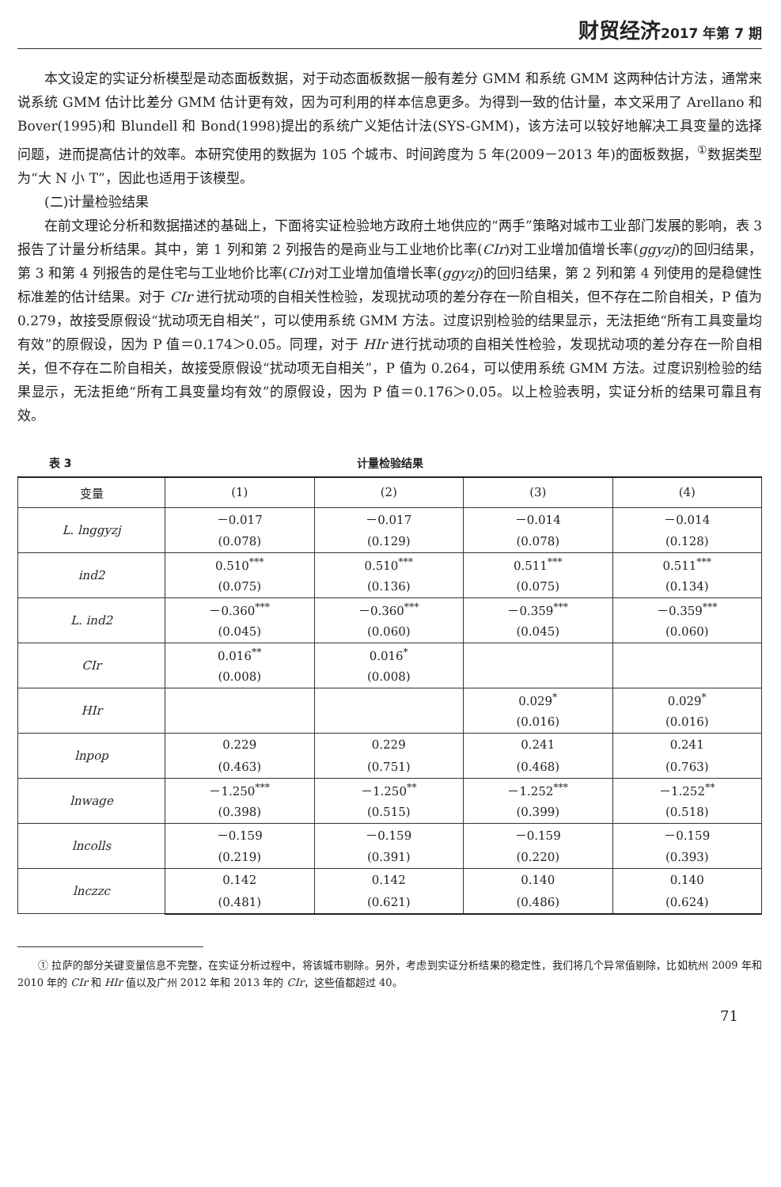财贸经济2017 年第 7 期
本文设定的实证分析模型是动态面板数据，对于动态面板数据一般有差分 GMM 和系统 GMM 这两种估计方法，通常来说系统 GMM 估计比差分 GMM 估计更有效，因为可利用的样本信息更多。为得到一致的估计量，本文采用了 Arellano 和 Bover(1995)和 Blundell 和 Bond(1998)提出的系统广义矩估计法(SYS-GMM)，该方法可以较好地解决工具变量的选择问题，进而提高估计的效率。本研究使用的数据为 105 个城市、时间跨度为 5 年(2009－2013 年)的面板数据，<sup>①</sup>数据类型为“大 N 小 T”，因此也适用于该模型。
(二)计量检验结果
在前文理论分析和数据描述的基础上，下面将实证检验地方政府土地供应的“两手”策略对城市工业部门发展的影响，表 3 报告了计量分析结果。其中，第 1 列和第 2 列报告的是商业与工业地价比率(CIr)对工业增加值增长率(ggyzj)的回归结果，第 3 和第 4 列报告的是住宅与工业地价比率(CIr)对工业增加值增长率(ggyzj)的回归结果，第 2 列和第 4 列使用的是稳健性标准差的估计结果。对于 CIr 进行扰动项的自相关性检验，发现扰动项的差分存在一阶自相关，但不存在二阶自相关，P 值为 0.279，故接受原假设“扰动项无自相关”，可以使用系统 GMM 方法。过度识别检验的结果显示，无法拒绝“所有工具变量均有效”的原假设，因为 P 值＝0.174＞0.05。同理，对于 HIr 进行扰动项的自相关性检验，发现扰动项的差分存在一阶自相关，但不存在二阶自相关，故接受原假设“扰动项无自相关”，P 值为 0.264，可以使用系统 GMM 方法。过度识别检验的结果显示，无法拒绝“所有工具变量均有效”的原假设，因为 P 值＝0.176＞0.05。以上检验表明，实证分析的结果可靠且有效。
表 3 计量检验结果
| 变量 | (1) | (2) | (3) | (4) |
| --- | --- | --- | --- | --- |
| L. lnggyzj | －0.017 | －0.017 | －0.014 | －0.014 |
| | (0.078) | (0.129) | (0.078) | (0.128) |
| ind2 | 0.510<sup>***</sup> | 0.510<sup>***</sup> | 0.511<sup>***</sup> | 0.511<sup>***</sup> |
| | (0.075) | (0.136) | (0.075) | (0.134) |
| L. ind2 | －0.360<sup>***</sup> | －0.360<sup>***</sup> | －0.359<sup>***</sup> | －0.359<sup>***</sup> |
| | (0.045) | (0.060) | (0.045) | (0.060) |
| CIr | 0.016<sup>**</sup> | 0.016<sup>*</sup> | | |
| | (0.008) | (0.008) | | |
| HIr | | | 0.029<sup>*</sup> | 0.029<sup>*</sup> |
| | | | (0.016) | (0.016) |
| lnpop | 0.229 | 0.229 | 0.241 | 0.241 |
| | (0.463) | (0.751) | (0.468) | (0.763) |
| lnwage | －1.250<sup>***</sup> | －1.250<sup>**</sup> | －1.252<sup>***</sup> | －1.252<sup>**</sup> |
| | (0.398) | (0.515) | (0.399) | (0.518) |
| lncolls | －0.159 | －0.159 | －0.159 | －0.159 |
| | (0.219) | (0.391) | (0.220) | (0.393) |
| lnczzc | 0.142 | 0.142 | 0.140 | 0.140 |
| | (0.481) | (0.621) | (0.486) | (0.624) |
① 拉萨的部分关键变量信息不完整，在实证分析过程中，将该城市剔除。另外，考虑到实证分析结果的稳定性，我们将几个异常值剔除，比如杭州 2009 年和 2010 年的 CIr 和 HIr 值以及广州 2012 年和 2013 年的 CIr，这些值都超过 40。
71